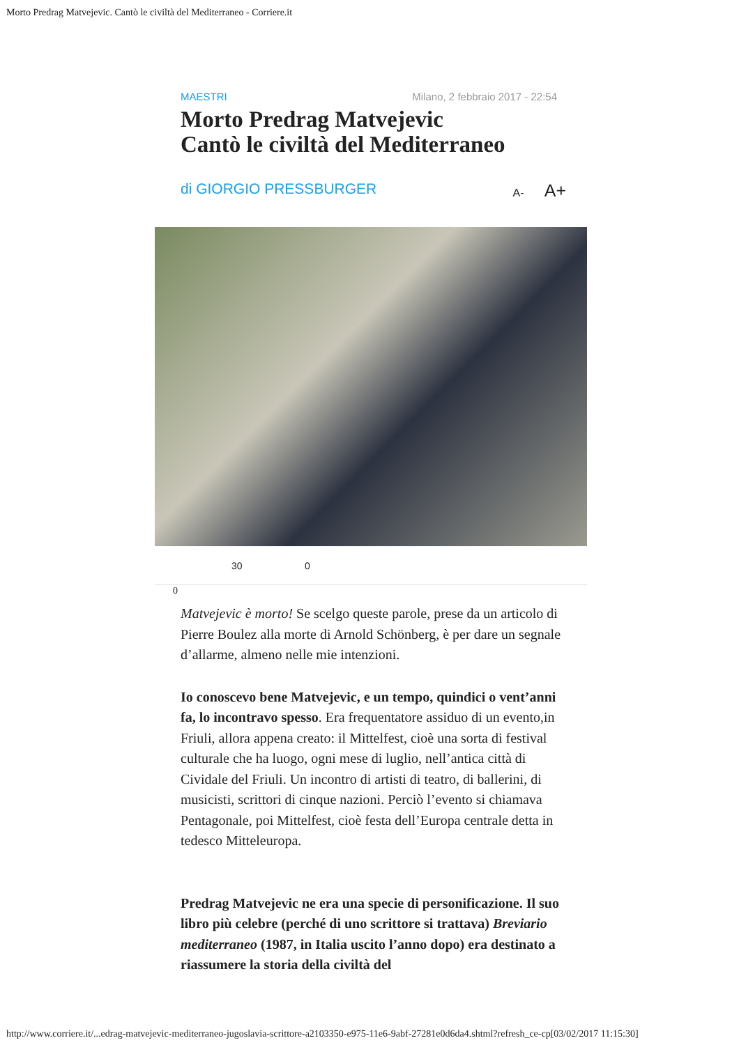Morto Predrag Matvejevic. Cantò le civiltà del Mediterraneo - Corriere.it
MAESTRI Milano, 2 febbraio 2017 - 22:54
Morto Predrag Matvejevic
Cantò le civiltà del Mediterraneo
di GIORGIO PRESSBURGER A- A+
30 0
0
Matvejevic è morto! Se scelgo queste parole, prese da un articolo di Pierre Boulez alla morte di Arnold Schönberg, è per dare un segnale d’allarme, almeno nelle mie intenzioni.
Io conoscevo bene Matvejevic, e un tempo, quindici o vent’anni fa, lo incontravo spesso. Era frequentatore assiduo di un evento,in Friuli, allora appena creato: il Mittelfest, cioè una sorta di festival culturale che ha luogo, ogni mese di luglio, nell’antica città di Cividale del Friuli. Un incontro di artisti di teatro, di ballerini, di musicisti, scrittori di cinque nazioni. Perciò l’evento si chiamava Pentagonale, poi Mittelfest, cioè festa dell’Europa centrale detta in tedesco Mitteleuropa.
Predrag Matvejevic ne era una specie di personificazione. Il suo libro più celebre (perché di uno scrittore si trattava) Breviario mediterraneo (1987, in Italia uscito l’anno dopo) era destinato a riassumere la storia della civiltà del
http://www.corriere.it/...edrag-matvejevic-mediterraneo-jugoslavia-scrittore-a2103350-e975-11e6-9abf-27281e0d6da4.shtml?refresh_ce-cp[03/02/2017 11:15:30]